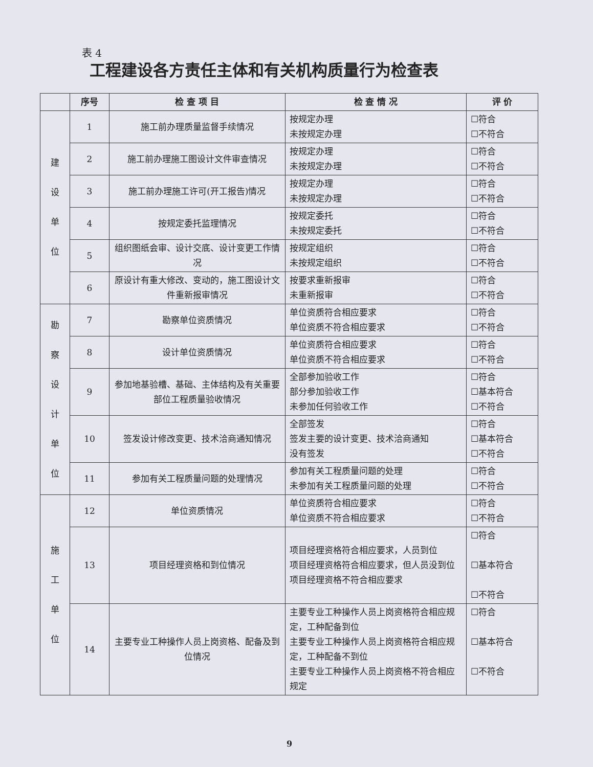表 4
工程建设各方责任主体和有关机构质量行为检查表
| | 序号 | 检 查 项 目 | 检 查 情 况 | 评 价 |
| --- | --- | --- | --- | --- |
| 建 设 单 位 | 1 | 施工前办理质量监督手续情况 | 按规定办理 未按规定办理 | ☐符合 ☐不符合 |
| | 2 | 施工前办理施工图设计文件审查情况 | 按规定办理 未按规定办理 | ☐符合 ☐不符合 |
| | 3 | 施工前办理施工许可(开工报告)情况 | 按规定办理 未按规定办理 | ☐符合 ☐不符合 |
| | 4 | 按规定委托监理情况 | 按规定委托 未按规定委托 | ☐符合 ☐不符合 |
| | 5 | 组织图纸会审、设计交底、设计变更工作情况 | 按规定组织 未按规定组织 | ☐符合 ☐不符合 |
| | 6 | 原设计有重大修改、变动的，施工图设计文件重新报审情况 | 按要求重新报审 未重新报审 | ☐符合 ☐不符合 |
| 勘 察 设 计 单 位 | 7 | 勘察单位资质情况 | 单位资质符合相应要求 单位资质不符合相应要求 | ☐符合 ☐不符合 |
| | 8 | 设计单位资质情况 | 单位资质符合相应要求 单位资质不符合相应要求 | ☐符合 ☐不符合 |
| | 9 | 参加地基验槽、基础、主体结构及有关重要部位工程质量验收情况 | 全部参加验收工作 部分参加验收工作 未参加任何验收工作 | ☐符合 ☐基本符合 ☐不符合 |
| | 10 | 签发设计修改变更、技术洽商通知情况 | 全部签发 签发主要的设计变更、技术洽商通知 没有签发 | ☐符合 ☐基本符合 ☐不符合 |
| | 11 | 参加有关工程质量问题的处理情况 | 参加有关工程质量问题的处理 未参加有关工程质量问题的处理 | ☐符合 ☐不符合 |
| 施 工 单 位 | 12 | 单位资质情况 | 单位资质符合相应要求 单位资质不符合相应要求 | ☐符合 ☐不符合 |
| | 13 | 项目经理资格和到位情况 | 项目经理资格符合相应要求，人员到位 项目经理资格符合相应要求，但人员没到位 项目经理资格不符合相应要求 | ☐符合 ☐基本符合 ☐不符合 |
| | 14 | 主要专业工种操作人员上岗资格、配备及到位情况 | 主要专业工种操作人员上岗资格符合相应规定，工种配备到位 主要专业工种操作人员上岗资格符合相应规定，工种配备不到位 主要专业工种操作人员上岗资格不符合相应规定 | ☐符合 ☐基本符合 ☐不符合 |
9